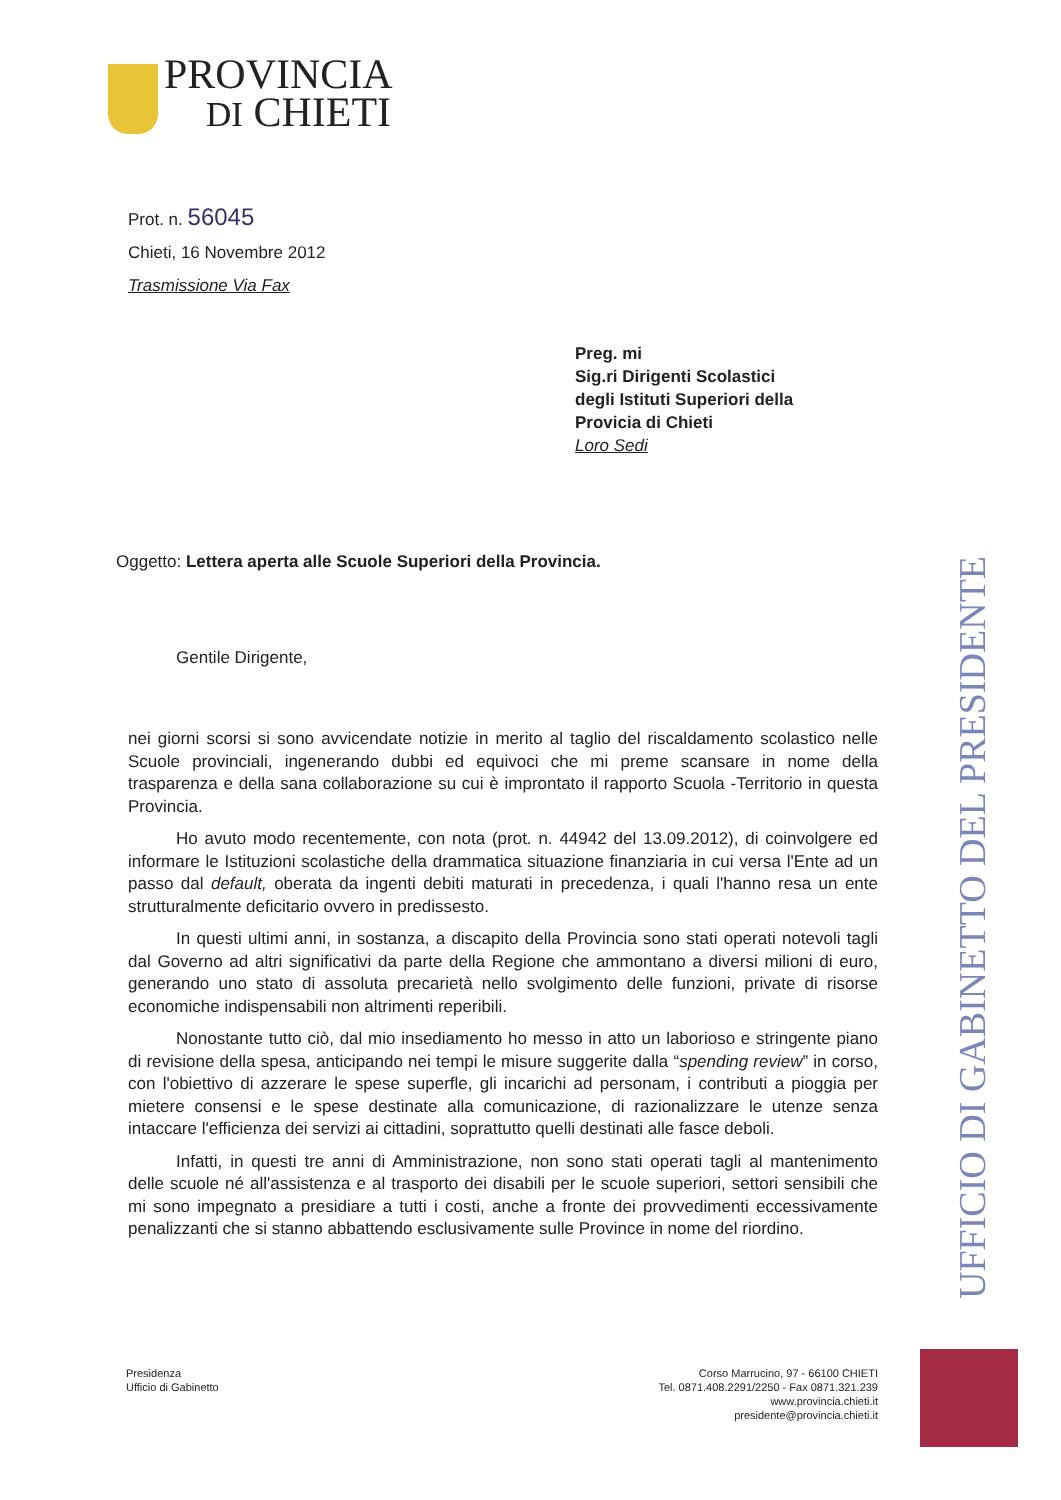PROVINCIA
DI CHIETI
Prot. n. 56045
Chieti, 16 Novembre 2012
Trasmissione Via Fax
Preg. mi
Sig.ri Dirigenti Scolastici
degli Istituti Superiori della
Provicia di Chieti
Loro Sedi
Oggetto: Lettera aperta alle Scuole Superiori della Provincia.
Gentile Dirigente,
nei giorni scorsi si sono avvicendate notizie in merito al taglio del riscaldamento scolastico nelle Scuole provinciali, ingenerando dubbi ed equivoci che mi preme scansare in nome della trasparenza e della sana collaborazione su cui è improntato il rapporto Scuola -Territorio in questa Provincia.
Ho avuto modo recentemente, con nota (prot. n. 44942 del 13.09.2012), di coinvolgere ed informare le Istituzioni scolastiche della drammatica situazione finanziaria in cui versa l'Ente ad un passo dal default, oberata da ingenti debiti maturati in precedenza, i quali l'hanno resa un ente strutturalmente deficitario ovvero in predissesto.
In questi ultimi anni, in sostanza, a discapito della Provincia sono stati operati notevoli tagli dal Governo ad altri significativi da parte della Regione che ammontano a diversi milioni di euro, generando uno stato di assoluta precarietà nello svolgimento delle funzioni, private di risorse economiche indispensabili non altrimenti reperibili.
Nonostante tutto ciò, dal mio insediamento ho messo in atto un laborioso e stringente piano di revisione della spesa, anticipando nei tempi le misure suggerite dalla “spending review” in corso, con l'obiettivo di azzerare le spese superfle, gli incarichi ad personam, i contributi a pioggia per mietere consensi e le spese destinate alla comunicazione, di razionalizzare le utenze senza intaccare l'efficienza dei servizi ai cittadini, soprattutto quelli destinati alle fasce deboli.
Infatti, in questi tre anni di Amministrazione, non sono stati operati tagli al mantenimento delle scuole né all'assistenza e al trasporto dei disabili per le scuole superiori, settori sensibili che mi sono impegnato a presidiare a tutti i costi, anche a fronte dei provvedimenti eccessivamente penalizzanti che si stanno abbattendo esclusivamente sulle Province in nome del riordino.
UFFICIO DI GABINETTO DEL PRESIDENTE
Presidenza
Ufficio di Gabinetto
Corso Marrucino, 97 - 66100 CHIETI
Tel. 0871.408.2291/2250 - Fax 0871.321.239
www.provincia.chieti.it
presidente@provincia.chieti.it